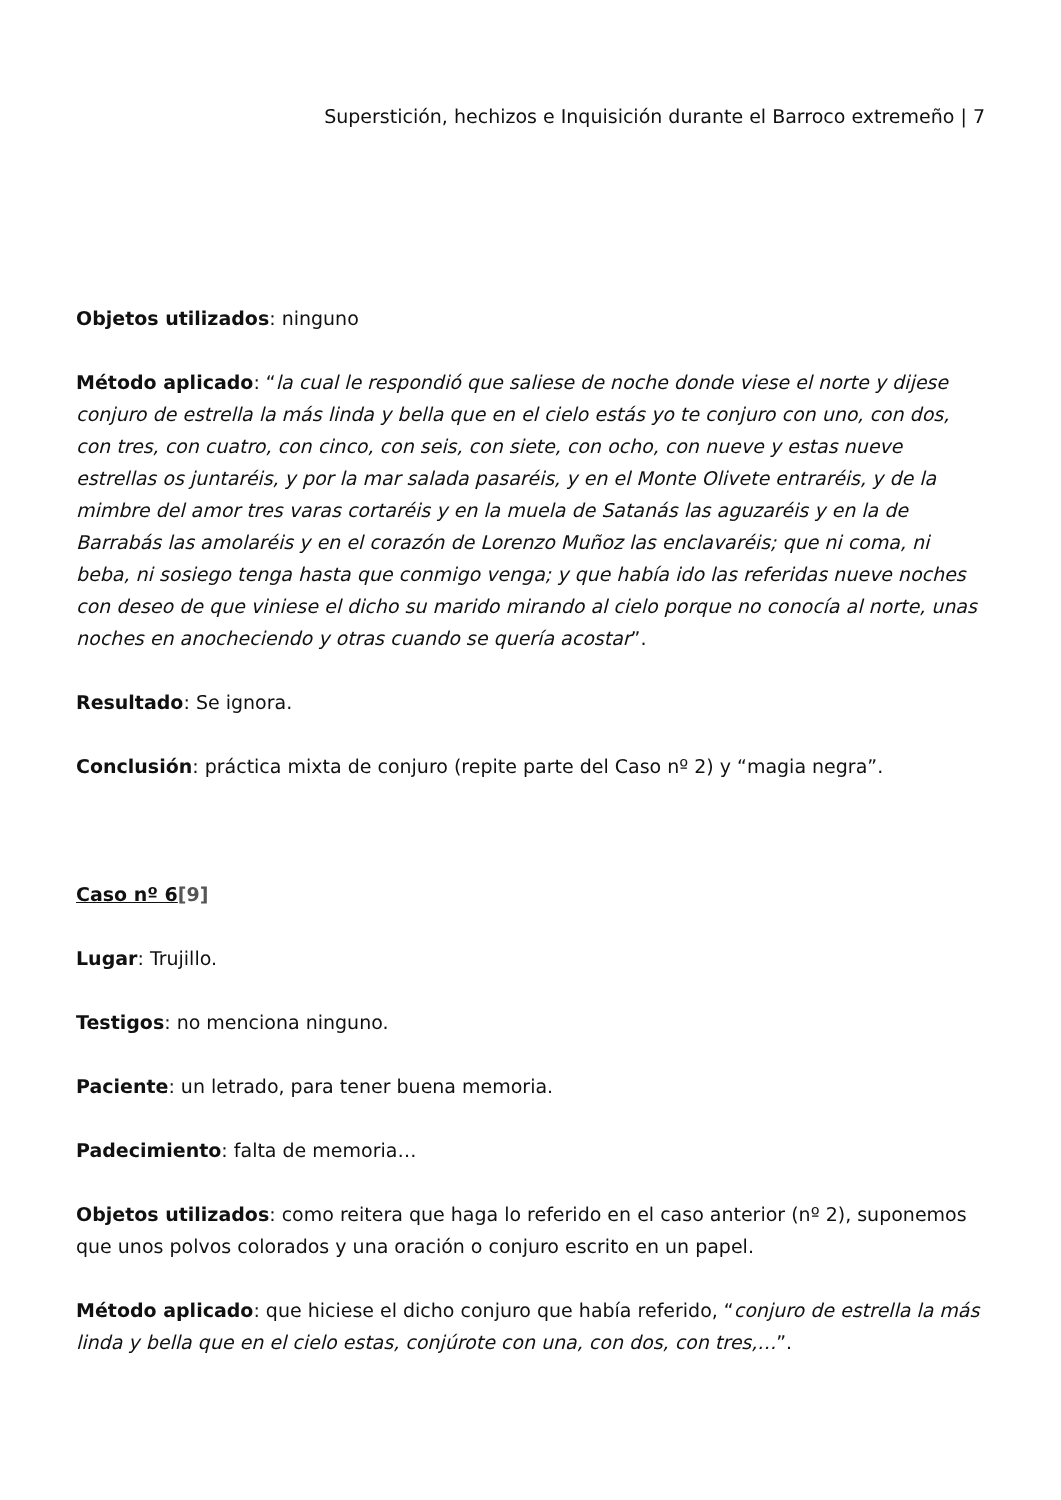Superstición, hechizos e Inquisición durante el Barroco extremeño | 7
Objetos utilizados: ninguno
Método aplicado: “la cual le respondió que saliese de noche donde viese el norte y dijese conjuro de estrella la más linda y bella que en el cielo estás yo te conjuro con uno, con dos, con tres, con cuatro, con cinco, con seis, con siete, con ocho, con nueve y estas nueve estrellas os juntaréis, y por la mar salada pasaréis, y en el Monte Olivete entraréis, y de la mimbre del amor tres varas cortaréis y en la muela de Satanás las aguzaréis y en la de Barrabás las amolaréis y en el corazón de Lorenzo Muñoz las enclavaréis; que ni coma, ni beba, ni sosiego tenga hasta que conmigo venga; y que había ido las referidas nueve noches con deseo de que viniese el dicho su marido mirando al cielo porque no conocía al norte, unas noches en anocheciendo y otras cuando se quería acostar”.
Resultado: Se ignora.
Conclusión: práctica mixta de conjuro (repite parte del Caso nº 2) y “magia negra”.
Caso nº 6[9]
Lugar: Trujillo.
Testigos: no menciona ninguno.
Paciente: un letrado, para tener buena memoria.
Padecimiento: falta de memoria…
Objetos utilizados: como reitera que haga lo referido en el caso anterior (nº 2), suponemos que unos polvos colorados y una oración o conjuro escrito en un papel.
Método aplicado: que hiciese el dicho conjuro que había referido, “conjuro de estrella la más linda y bella que en el cielo estas, conjúrote con una, con dos, con tres,…”.